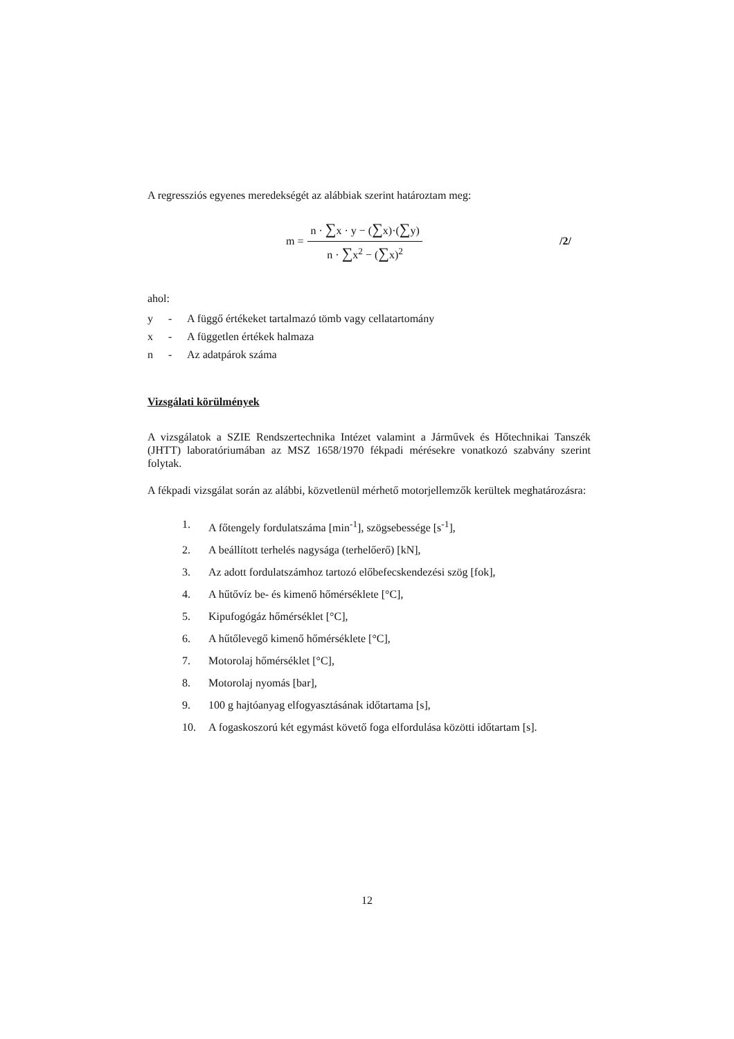A regressziós egyenes meredekségét az alábbiak szerint határoztam meg:
m = n · ∑x · y − (∑x)·(∑y) n · ∑x<sup>2</sup> − (∑x)<sup>2</sup> /2/
ahol:
y - A függő értékeket tartalmazó tömb vagy cellatartomány
x - A független értékek halmaza
n - Az adatpárok száma
Vizsgálati körülmények
A vizsgálatok a SZIE Rendszertechnika Intézet valamint a Járművek és Hőtechnikai Tanszék (JHTT) laboratóriumában az MSZ 1658/1970 fékpadi mérésekre vonatkozó szabvány szerint folytak.
A fékpadi vizsgálat során az alábbi, közvetlenül mérhető motorjellemzők kerültek meghatározásra:
1. A főtengely fordulatszáma [min<sup>-1</sup>], szögsebessége [s<sup>-1</sup>],
2. A beállított terhelés nagysága (terhelőerő) [kN],
3. Az adott fordulatszámhoz tartozó előbefecskendezési szög [fok],
4. A hűtővíz be- és kimenő hőmérséklete [°C],
5. Kipufogógáz hőmérséklet [°C],
6. A hűtőlevegő kimenő hőmérséklete [°C],
7. Motorolaj hőmérséklet [°C],
8. Motorolaj nyomás [bar],
9. 100 g hajtóanyag elfogyasztásának időtartama [s],
10. A fogaskoszorú két egymást követő foga elfordulása közötti időtartam [s].
12